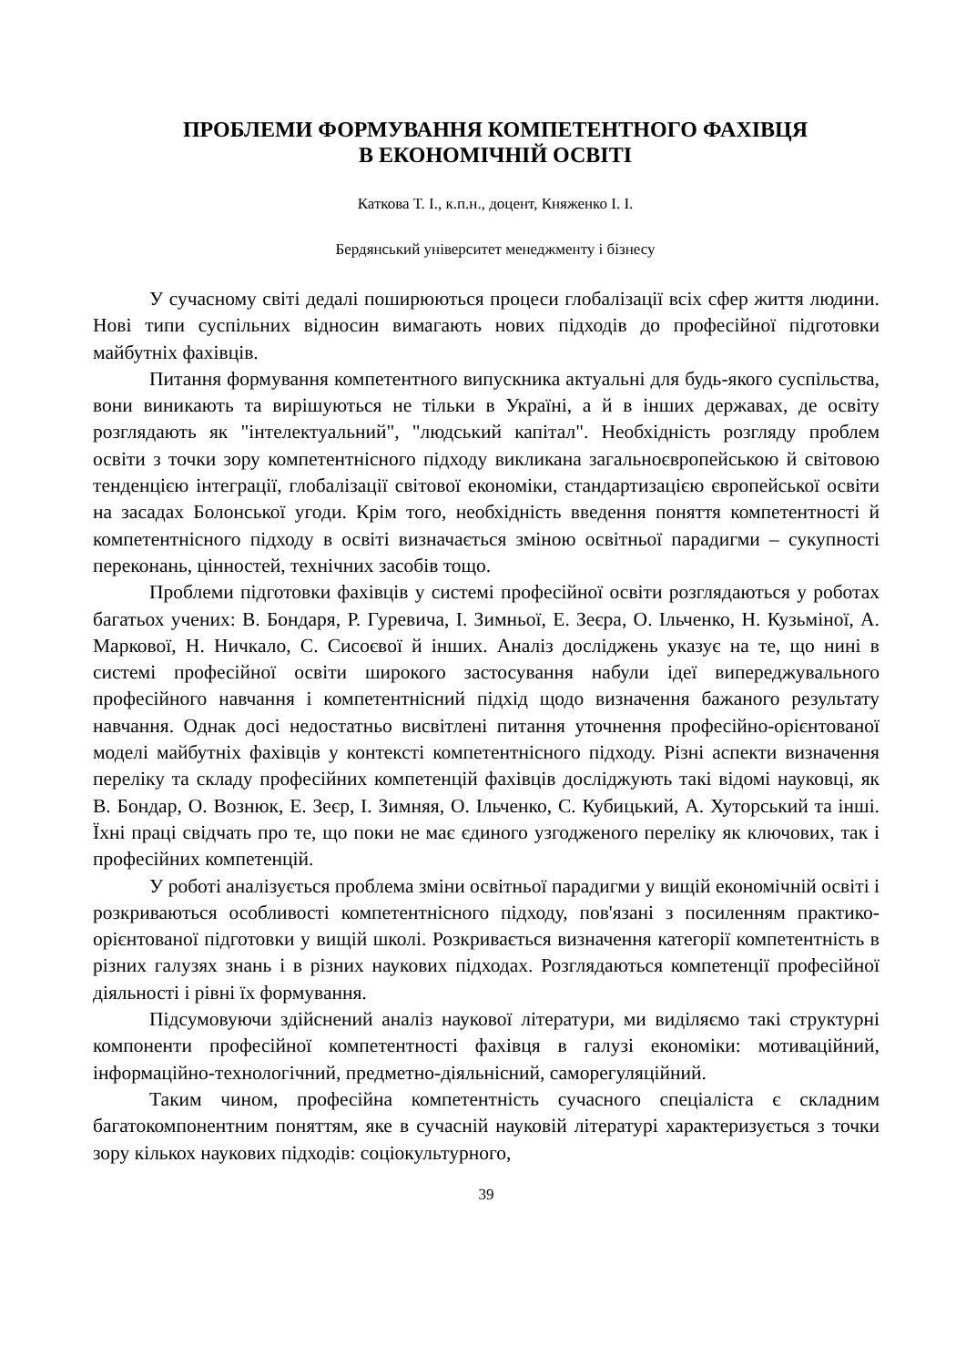ПРОБЛЕМИ ФОРМУВАННЯ КОМПЕТЕНТНОГО ФАХІВЦЯ
В ЕКОНОМІЧНІЙ ОСВІТІ
Каткова Т. І., к.п.н., доцент, Княженко І. І.
Бердянський університет менеджменту і бізнесу
У сучасному світі дедалі поширюються процеси глобалізації всіх сфер життя людини. Нові типи суспільних відносин вимагають нових підходів до професійної підготовки майбутніх фахівців.
Питання формування компетентного випускника актуальні для будь-якого суспільства, вони виникають та вирішуються не тільки в Україні, а й в інших державах, де освіту розглядають як "інтелектуальний", "людський капітал". Необхідність розгляду проблем освіти з точки зору компетентнісного підходу викликана загальноєвропейською й світовою тенденцією інтеграції, глобалізації світової економіки, стандартизацією європейської освіти на засадах Болонської угоди. Крім того, необхідність введення поняття компетентності й компетентнісного підходу в освіті визначається зміною освітньої парадигми – сукупності переконань, цінностей, технічних засобів тощо.
Проблеми підготовки фахівців у системі професійної освіти розглядаються у роботах багатьох учених: В. Бондаря, Р. Гуревича, І. Зимньої, Е. Зеєра, О. Ільченко, Н. Кузьміної, А. Маркової, Н. Ничкало, С. Сисоєвої й інших. Аналіз досліджень указує на те, що нині в системі професійної освіти широкого застосування набули ідеї випереджувального професійного навчання і компетентнісний підхід щодо визначення бажаного результату навчання. Однак досі недостатньо висвітлені питання уточнення професійно-орієнтованої моделі майбутніх фахівців у контексті компетентнісного підходу. Різні аспекти визначення переліку та складу професійних компетенцій фахівців досліджують такі відомі науковці, як В. Бондар, О. Вознюк, Е. Зеєр, І. Зимняя, О. Ільченко, С. Кубицький, А. Хуторський та інші. Їхні праці свідчать про те, що поки не має єдиного узгодженого переліку як ключових, так і професійних компетенцій.
У роботі аналізується проблема зміни освітньої парадигми у вищій економічній освіті і розкриваються особливості компетентнісного підходу, пов'язані з посиленням практико-орієнтованої підготовки у вищій школі. Розкривається визначення категорії компетентність в різних галузях знань і в різних наукових підходах. Розглядаються компетенції професійної діяльності і рівні їх формування.
Підсумовуючи здійснений аналіз наукової літератури, ми виділяємо такі структурні компоненти професійної компетентності фахівця в галузі економіки: мотиваційний, інформаційно-технологічний, предметно-діяльнісний, саморегуляційний.
Таким чином, професійна компетентність сучасного спеціаліста є складним багатокомпонентним поняттям, яке в сучасній науковій літературі характеризується з точки зору кількох наукових підходів: соціокультурного,
39